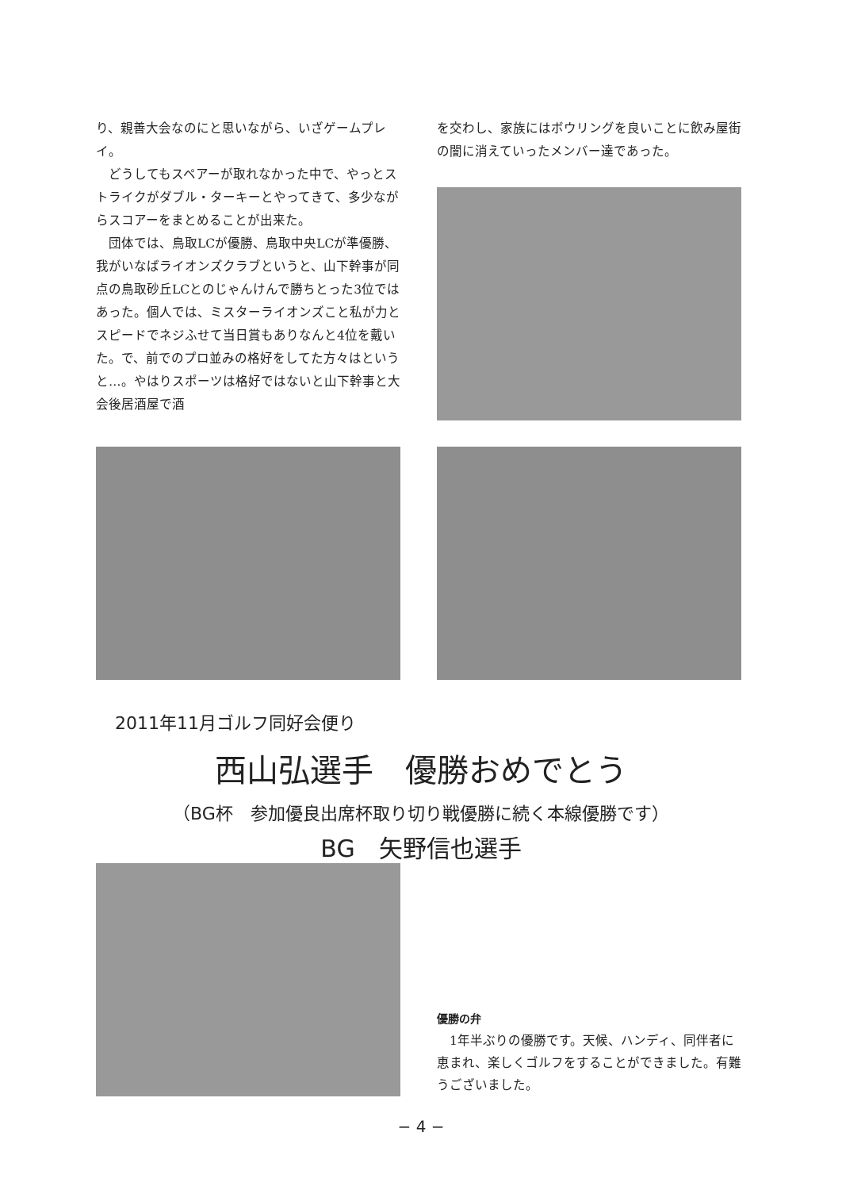り、親善大会なのにと思いながら、いざゲームプレイ。
　どうしてもスペアーが取れなかった中で、やっとストライクがダブル・ターキーとやってきて、多少ながらスコアーをまとめることが出来た。
　団体では、鳥取LCが優勝、鳥取中央LCが準優勝、我がいなばライオンズクラブというと、山下幹事が同点の鳥取砂丘LCとのじゃんけんで勝ちとった3位ではあった。個人では、ミスターライオンズこと私が力とスピードでネジふせて当日賞もありなんと4位を戴いた。で、前でのプロ並みの格好をしてた方々はというと…。やはりスポーツは格好ではないと山下幹事と大会後居酒屋で酒
を交わし、家族にはボウリングを良いことに飲み屋街の闇に消えていったメンバー達であった。
2011年11月ゴルフ同好会便り
西山弘選手　優勝おめでとう
（BG杯　参加優良出席杯取り切り戦優勝に続く本線優勝です）
BG　矢野信也選手
優勝の弁
　1年半ぶりの優勝です。天候、ハンディ、同伴者に恵まれ、楽しくゴルフをすることができました。有難うございました。
− 4 −